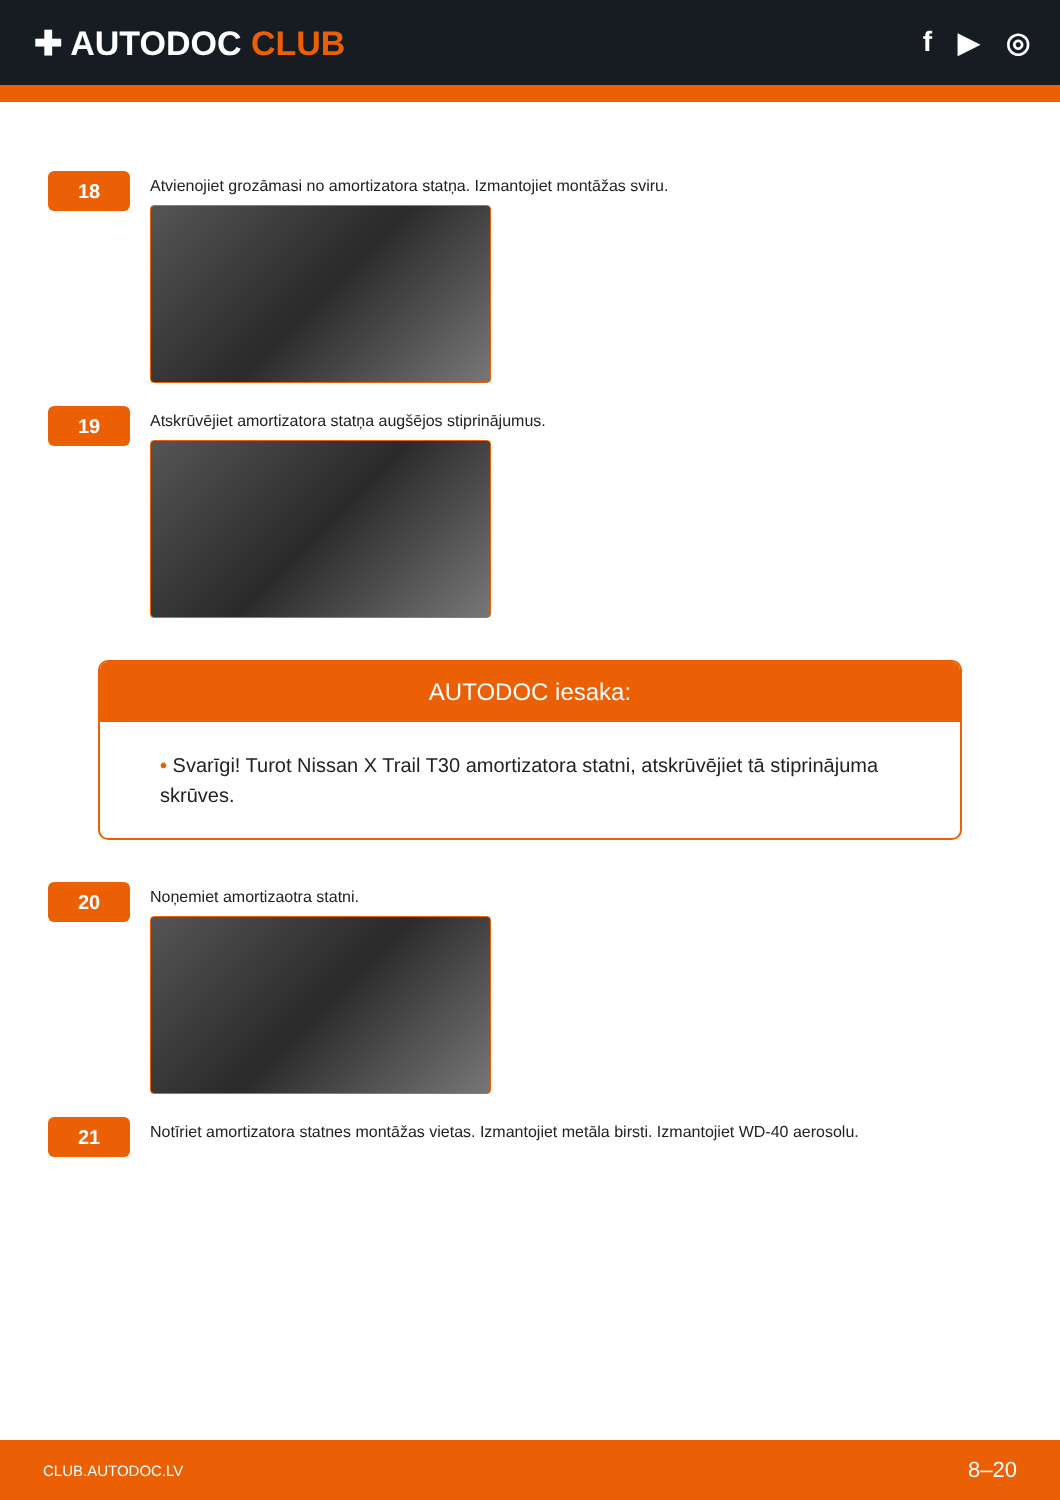✚ AUTODOC CLUB
f ▶ ◎
18
Atvienojiet grozāmasi no amortizatora statņa. Izmantojiet montāžas sviru.
19
Atskrūvējiet amortizatora statņa augšējos stiprinājumus.
AUTODOC iesaka:
• Svarīgi! Turot Nissan X Trail T30 amortizatora statni, atskrūvējiet tā stiprinājuma skrūves.
20
Noņemiet amortizaotra statni.
21
Notīriet amortizatora statnes montāžas vietas. Izmantojiet metāla birsti. Izmantojiet WD-40 aerosolu.
CLUB.AUTODOC.LV 8–20